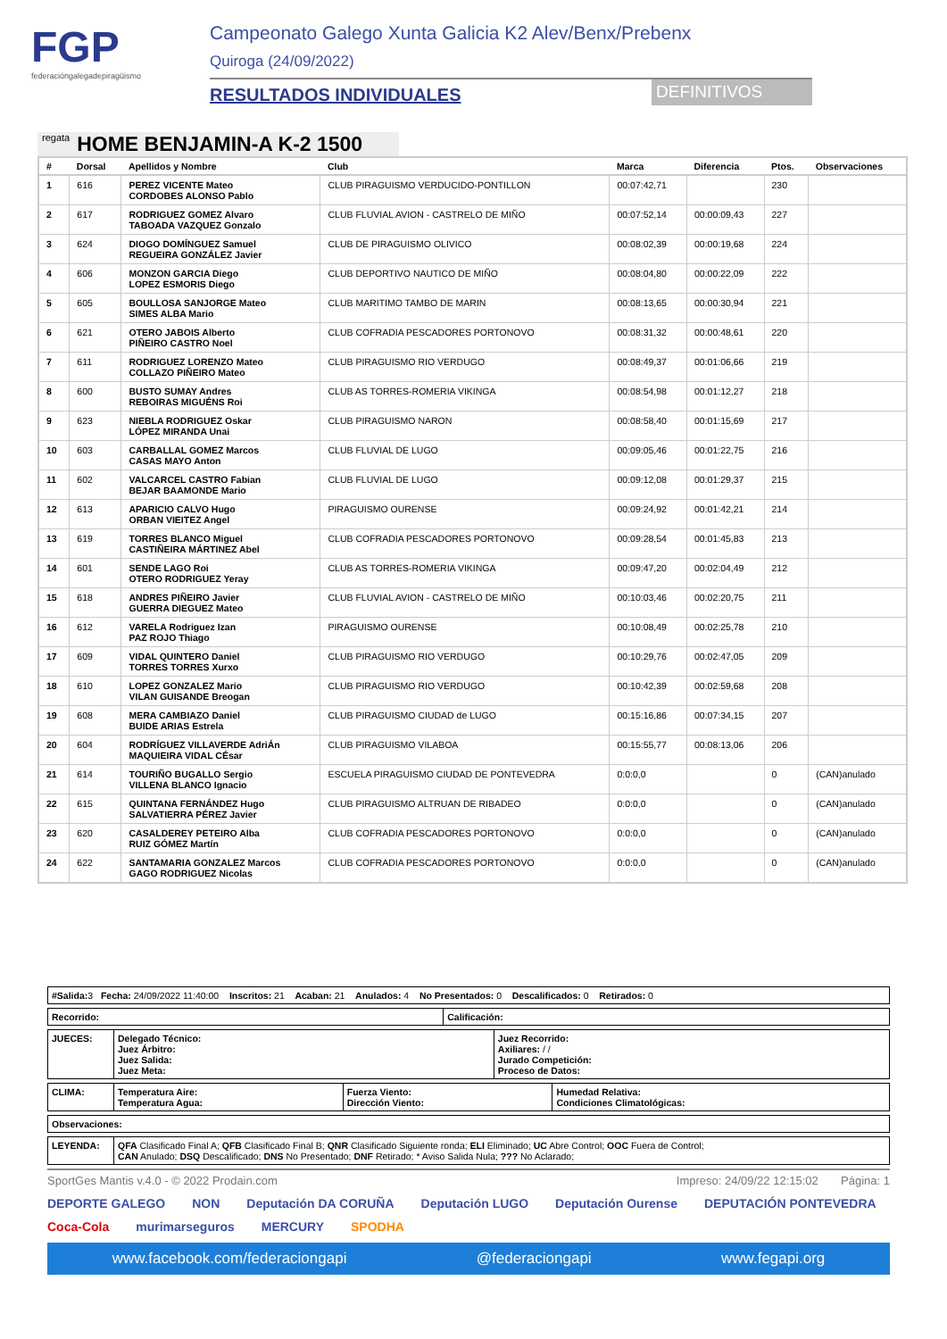FGP
federacióngalegadepiragüismo
Campeonato Galego Xunta Galicia K2 Alev/Benx/Prebenx
Quiroga (24/09/2022)
RESULTADOS INDIVIDUALES DEFINITIVOS
regata HOME BENJAMIN-A K-2 1500
| # | Dorsal | Apellidos y Nombre | Club | Marca | Diferencia | Ptos. | Observaciones |
| --- | --- | --- | --- | --- | --- | --- | --- |
| 1 | 616 | PEREZ VICENTE Mateo CORDOBES ALONSO Pablo | CLUB PIRAGUISMO VERDUCIDO-PONTILLON | 00:07:42,71 | | 230 | |
| 2 | 617 | RODRIGUEZ GOMEZ Alvaro TABOADA VAZQUEZ Gonzalo | CLUB FLUVIAL AVION - CASTRELO DE MIÑO | 00:07:52,14 | 00:00:09,43 | 227 | |
| 3 | 624 | DIOGO DOMÍNGUEZ Samuel REGUEIRA GONZÁLEZ Javier | CLUB DE PIRAGUISMO OLIVICO | 00:08:02,39 | 00:00:19,68 | 224 | |
| 4 | 606 | MONZON GARCIA Diego LOPEZ ESMORIS Diego | CLUB DEPORTIVO NAUTICO DE MIÑO | 00:08:04,80 | 00:00:22,09 | 222 | |
| 5 | 605 | BOULLOSA SANJORGE Mateo SIMES ALBA Mario | CLUB MARITIMO TAMBO DE MARIN | 00:08:13,65 | 00:00:30,94 | 221 | |
| 6 | 621 | OTERO JABOIS Alberto PIÑEIRO CASTRO Noel | CLUB COFRADIA PESCADORES PORTONOVO | 00:08:31,32 | 00:00:48,61 | 220 | |
| 7 | 611 | RODRIGUEZ LORENZO Mateo COLLAZO PIÑEIRO Mateo | CLUB PIRAGUISMO RIO VERDUGO | 00:08:49,37 | 00:01:06,66 | 219 | |
| 8 | 600 | BUSTO SUMAY Andres REBOIRAS MIGUÉNS Roi | CLUB AS TORRES-ROMERIA VIKINGA | 00:08:54,98 | 00:01:12,27 | 218 | |
| 9 | 623 | NIEBLA RODRIGUEZ Oskar LÓPEZ MIRANDA Unai | CLUB PIRAGUISMO NARON | 00:08:58,40 | 00:01:15,69 | 217 | |
| 10 | 603 | CARBALLAL GOMEZ Marcos CASAS MAYO Anton | CLUB FLUVIAL DE LUGO | 00:09:05,46 | 00:01:22,75 | 216 | |
| 11 | 602 | VALCARCEL CASTRO Fabian BEJAR BAAMONDE Mario | CLUB FLUVIAL DE LUGO | 00:09:12,08 | 00:01:29,37 | 215 | |
| 12 | 613 | APARICIO CALVO Hugo ORBAN VIEITEZ Angel | PIRAGUISMO OURENSE | 00:09:24,92 | 00:01:42,21 | 214 | |
| 13 | 619 | TORRES BLANCO Miguel CASTIÑEIRA MÁRTINEZ Abel | CLUB COFRADIA PESCADORES PORTONOVO | 00:09:28,54 | 00:01:45,83 | 213 | |
| 14 | 601 | SENDE LAGO Roi OTERO RODRIGUEZ Yeray | CLUB AS TORRES-ROMERIA VIKINGA | 00:09:47,20 | 00:02:04,49 | 212 | |
| 15 | 618 | ANDRES PIÑEIRO Javier GUERRA DIEGUEZ Mateo | CLUB FLUVIAL AVION - CASTRELO DE MIÑO | 00:10:03,46 | 00:02:20,75 | 211 | |
| 16 | 612 | VARELA Rodriguez Izan PAZ ROJO Thiago | PIRAGUISMO OURENSE | 00:10:08,49 | 00:02:25,78 | 210 | |
| 17 | 609 | VIDAL QUINTERO Daniel TORRES TORRES Xurxo | CLUB PIRAGUISMO RIO VERDUGO | 00:10:29,76 | 00:02:47,05 | 209 | |
| 18 | 610 | LOPEZ GONZALEZ Mario VILAN GUISANDE Breogan | CLUB PIRAGUISMO RIO VERDUGO | 00:10:42,39 | 00:02:59,68 | 208 | |
| 19 | 608 | MERA CAMBIAZO Daniel BUIDE ARIAS Estrela | CLUB PIRAGUISMO CIUDAD de LUGO | 00:15:16,86 | 00:07:34,15 | 207 | |
| 20 | 604 | RODRÍGUEZ VILLAVERDE AdriÁn MAQUIEIRA VIDAL CÉsar | CLUB PIRAGUISMO VILABOA | 00:15:55,77 | 00:08:13,06 | 206 | |
| 21 | 614 | TOURIÑO BUGALLO Sergio VILLENA BLANCO Ignacio | ESCUELA PIRAGUISMO CIUDAD DE PONTEVEDRA | 0:0:0,0 | | 0 | (CAN)anulado |
| 22 | 615 | QUINTANA FERNÁNDEZ Hugo SALVATIERRA PÉREZ Javier | CLUB PIRAGUISMO ALTRUAN DE RIBADEO | 0:0:0,0 | | 0 | (CAN)anulado |
| 23 | 620 | CASALDEREY PETEIRO Alba RUIZ GÓMEZ Martín | CLUB COFRADIA PESCADORES PORTONOVO | 0:0:0,0 | | 0 | (CAN)anulado |
| 24 | 622 | SANTAMARIA GONZALEZ Marcos GAGO RODRIGUEZ Nicolas | CLUB COFRADIA PESCADORES PORTONOVO | 0:0:0,0 | | 0 | (CAN)anulado |
| #Salida: 3 Fecha: 24/09/2022 11:40:00 Inscritos: 21 Acaban: 21 Anulados: 4 No Presentados: 0 Descalificados: 0 Retirados: 0 |
| Recorrido: | Calificación: |
| JUECES: | Delegado Técnico: Juez Árbitro: Juez Salida: Juez Meta: | Juez Recorrido: Axiliares: / / Jurado Competición: Proceso de Datos: |
| CLIMA: | Temperatura Aire: Temperatura Agua: | Fuerza Viento: Dirección Viento: | Humedad Relativa: Condiciones Climatológicas: |
| Observaciones: |
| LEYENDA: | QFA Clasificado Final A; QFB Clasificado Final B; QNR Clasificado Siguiente ronda; ELI Eliminado; UC Abre Control; OOC Fuera de Control; CAN Anulado; DSQ Descalificado; DNS No Presentado; DNF Retirado; * Aviso Salida Nula; ??? No Aclarado; |
SportGes Mantis v.4.0 - © 2022 Prodain.com Impreso: 24/09/22 12:15:02 Página: 1
DEPORTE GALEGO NON Deputación DA CORUÑA Deputación LUGO Deputación Ourense DEPUTACIÓN PONTEVEDRA Coca-Cola murimarseguros MERCURY SPODHA
www.facebook.com/federaciongapi @federaciongapi www.fegapi.org